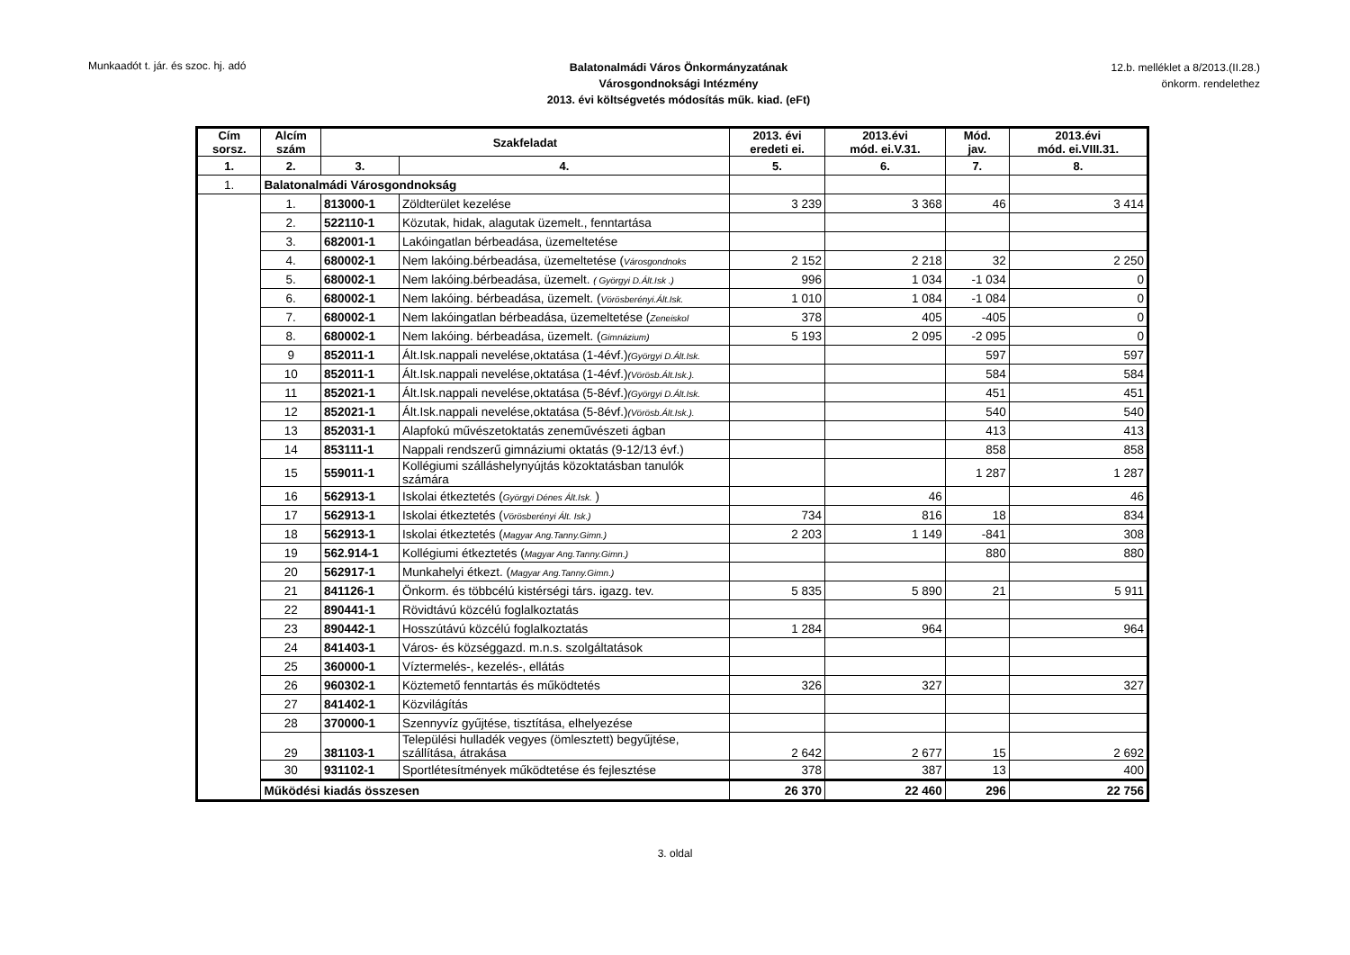Munkaadót t. jár. és szoc. hj. adó
Balatonalmádi Város Önkormányzatának
Városgondnoksági Intézmény
2013. évi költségvetés módosítás műk. kiad. (eFt)
12.b. melléklet a 8/2013.(II.28.)
önkorm. rendelethez
| Cím sorsz. | Alcím szám | Szakfeladat | | 2013. évi eredeti ei. | 2013.évi mód. ei.V.31. | Mód. jav. | 2013.évi mód. ei.VIII.31. |
| --- | --- | --- | --- | --- | --- | --- | --- |
| 1. | 2. | 3. | 4. | 5. | 6. | 7. | 8. |
| 1. | Balatonalmádi Városgondnokság | | | | | | |
| | 1. | 813000-1 | Zöldterület kezelése | 3 239 | 3 368 | 46 | 3 414 |
| | 2. | 522110-1 | Közutak, hidak, alagutak üzemelt., fenntartása | | | | |
| | 3. | 682001-1 | Lakóingatlan bérbeadása, üzemeltetése | | | | |
| | 4. | 680002-1 | Nem lakóing.bérbeadása, üzemeltetése ( Városgondnoks | 2 152 | 2 218 | 32 | 2 250 |
| | 5. | 680002-1 | Nem lakóing.bérbeadása, üzemelt. ( Györgyi D.Ált.Isk .) | 996 | 1 034 | -1 034 | 0 |
| | 6. | 680002-1 | Nem lakóing. bérbeadása, üzemelt. ( Vörösberényi.Ált.Isk. | 1 010 | 1 084 | -1 084 | 0 |
| | 7. | 680002-1 | Nem lakóingatlan bérbeadása, üzemeltetése ( Zeneiskol | 378 | 405 | -405 | 0 |
| | 8. | 680002-1 | Nem lakóing. bérbeadása, üzemelt. ( Gimnázium) | 5 193 | 2 095 | -2 095 | 0 |
| | 9 | 852011-1 | Ált.Isk.nappali nevelése,oktatása (1-4évf.) (Györgyi D.Ált.Isk. | | | 597 | 597 |
| | 10 | 852011-1 | Ált.Isk.nappali nevelése,oktatása (1-4évf.) (Vörösb.Ált.Isk.). | | | 584 | 584 |
| | 11 | 852021-1 | Ált.Isk.nappali nevelése,oktatása (5-8évf.) (Györgyi D.Ált.Isk. | | | 451 | 451 |
| | 12 | 852021-1 | Ált.Isk.nappali nevelése,oktatása (5-8évf.) (Vörösb.Ált.Isk.). | | | 540 | 540 |
| | 13 | 852031-1 | Alapfokú művészetoktatás zeneművészeti ágban | | | 413 | 413 |
| | 14 | 853111-1 | Nappali rendszerű gimnáziumi oktatás (9-12/13 évf.) | | | 858 | 858 |
| | 15 | 559011-1 | Kollégiumi szálláshelynyújtás közoktatásban tanulók számára | | | 1 287 | 1 287 |
| | 16 | 562913-1 | Iskolai étkeztetés ( Györgyi Dénes Ált.Isk. ) | | 46 | | 46 |
| | 17 | 562913-1 | Iskolai étkeztetés ( Vörösberényi Ált. Isk.) | 734 | 816 | 18 | 834 |
| | 18 | 562913-1 | Iskolai étkeztetés ( Magyar Ang.Tanny.Gimn.) | 2 203 | 1 149 | -841 | 308 |
| | 19 | 562.914-1 | Kollégiumi étkeztetés ( Magyar Ang.Tanny.Gimn.) | | | 880 | 880 |
| | 20 | 562917-1 | Munkahelyi étkezt. ( Magyar Ang.Tanny.Gimn.) | | | | |
| | 21 | 841126-1 | Önkorm. és többcélú kistérségi társ. igazg. tev. | 5 835 | 5 890 | 21 | 5 911 |
| | 22 | 890441-1 | Rövidtávú közcélú foglalkoztatás | | | | |
| | 23 | 890442-1 | Hosszútávú közcélú foglalkoztatás | 1 284 | 964 | | 964 |
| | 24 | 841403-1 | Város- és községgazd. m.n.s. szolgáltatások | | | | |
| | 25 | 360000-1 | Víztermelés-, kezelés-, ellátás | | | | |
| | 26 | 960302-1 | Köztemető fenntartás és működtetés | 326 | 327 | | 327 |
| | 27 | 841402-1 | Közvilágítás | | | | |
| | 28 | 370000-1 | Szennyvíz gyűjtése, tisztítása, elhelyezése | | | | |
| | 29 | 381103-1 | Települési hulladék vegyes (ömlesztett) begyűjtése, szállítása, átrakása | 2 642 | 2 677 | 15 | 2 692 |
| | 30 | 931102-1 | Sportlétesítmények működtetése és fejlesztése | 378 | 387 | 13 | 400 |
| | Működési kiadás összesen | | | 26 370 | 22 460 | 296 | 22 756 |
3. oldal